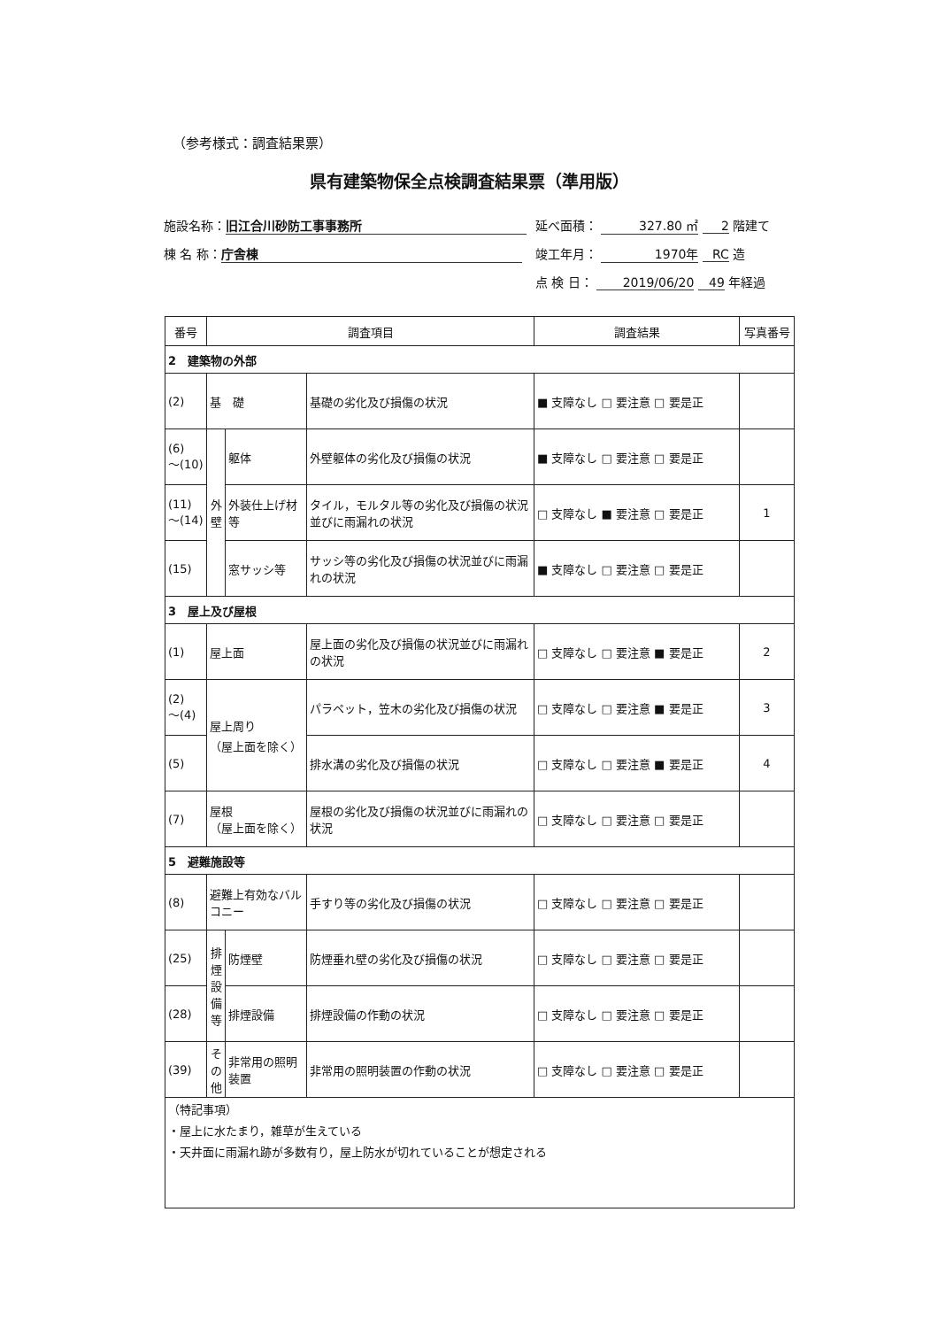（参考様式：調査結果票）
県有建築物保全点検調査結果票（準用版）
施設名称： 旧江合川砂防工事事務所 延べ面積： 327.80 ㎡ 2 階建て
棟 名 称： 庁舎棟 竣工年月： 1970年 RC 造
点 検 日： 2019/06/20 49 年経過
| 番号 | 調査項目 | | | 調査結果 | 写真番号 |
| --- | --- | --- | --- | --- | --- |
| 2 建築物の外部 | | | | | |
| (2) | 基 礎 | | 基礎の劣化及び損傷の状況 | ■ 支障なし □ 要注意 □ 要是正 | |
| (6) ～(10) | 外 壁 | 躯体 | 外壁躯体の劣化及び損傷の状況 | ■ 支障なし □ 要注意 □ 要是正 | |
| (11) ～(14) | | 外装仕上げ材等 | タイル，モルタル等の劣化及び損傷の状況並びに雨漏れの状況 | □ 支障なし ■ 要注意 □ 要是正 | 1 |
| (15) | | 窓サッシ等 | サッシ等の劣化及び損傷の状況並びに雨漏れの状況 | ■ 支障なし □ 要注意 □ 要是正 | |
| 3 屋上及び屋根 | | | | | |
| (1) | 屋上面 | | 屋上面の劣化及び損傷の状況並びに雨漏れの状況 | □ 支障なし □ 要注意 ■ 要是正 | 2 |
| (2) ～(4) | 屋上周り （屋上面を除く） | | パラペット，笠木の劣化及び損傷の状況 | □ 支障なし □ 要注意 ■ 要是正 | 3 |
| (5) | | | 排水溝の劣化及び損傷の状況 | □ 支障なし □ 要注意 ■ 要是正 | 4 |
| (7) | 屋根 （屋上面を除く） | | 屋根の劣化及び損傷の状況並びに雨漏れの状況 | □ 支障なし □ 要注意 □ 要是正 | |
| 5 避難施設等 | | | | | |
| (8) | 避難上有効なバルコニー | | 手すり等の劣化及び損傷の状況 | □ 支障なし □ 要注意 □ 要是正 | |
| (25) | 排 煙 設 備 等 | 防煙壁 | 防煙垂れ壁の劣化及び損傷の状況 | □ 支障なし □ 要注意 □ 要是正 | |
| (28) | | 排煙設備 | 排煙設備の作動の状況 | □ 支障なし □ 要注意 □ 要是正 | |
| (39) | そ の 他 | 非常用の照明装置 | 非常用の照明装置の作動の状況 | □ 支障なし □ 要注意 □ 要是正 | |
| （特記事項） ・屋上に水たまり，雑草が生えている ・天井面に雨漏れ跡が多数有り，屋上防水が切れていることが想定される | | | | | |